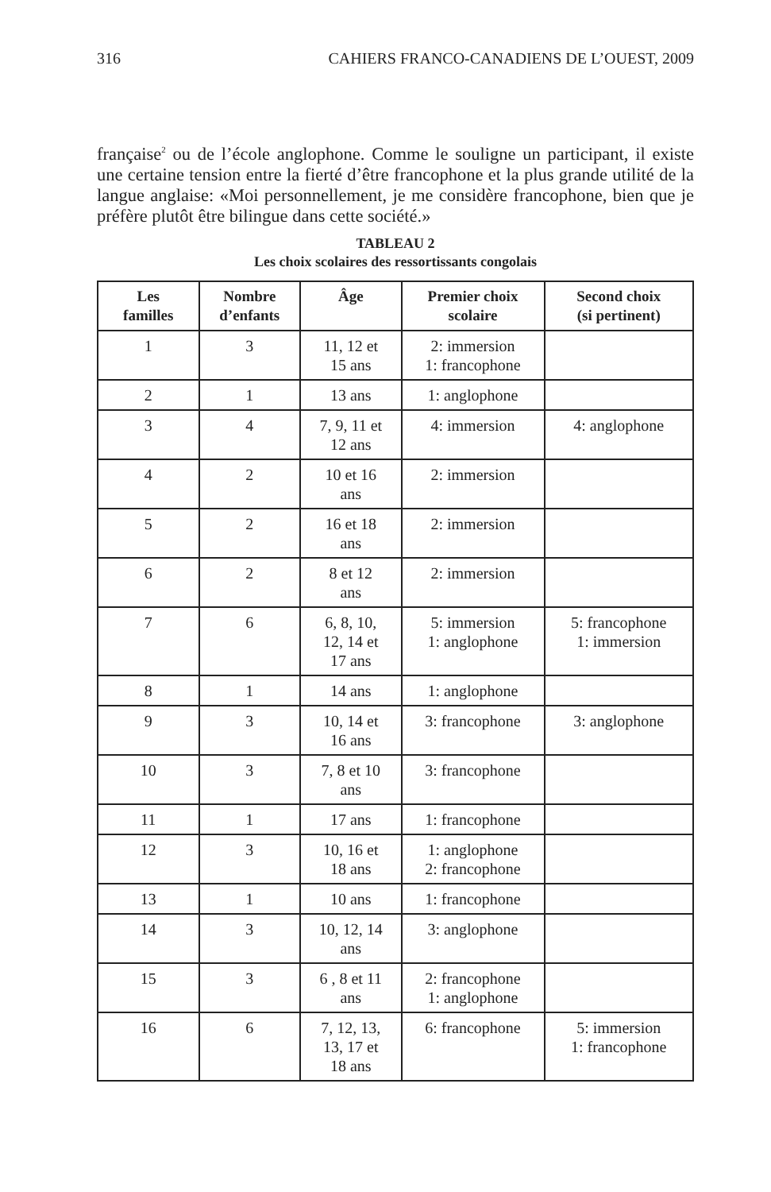316 CAHIERS FRANCO-CANADIENS DE L’OUEST, 2009
française<sup>2</sup> ou de l’école anglophone. Comme le souligne un participant, il existe une certaine tension entre la fierté d’être francophone et la plus grande utilité de la langue anglaise: «Moi personnellement, je me considère francophone, bien que je préfère plutôt être bilingue dans cette société.»
TABLEAU 2
Les choix scolaires des ressortissants congolais
| Les familles | Nombre d’enfants | Âge | Premier choix scolaire | Second choix (si pertinent) |
| --- | --- | --- | --- | --- |
| 1 | 3 | 11, 12 et 15 ans | 2: immersion 1: francophone | |
| 2 | 1 | 13 ans | 1: anglophone | |
| 3 | 4 | 7, 9, 11 et 12 ans | 4: immersion | 4: anglophone |
| 4 | 2 | 10 et 16 ans | 2: immersion | |
| 5 | 2 | 16 et 18 ans | 2: immersion | |
| 6 | 2 | 8 et 12 ans | 2: immersion | |
| 7 | 6 | 6, 8, 10, 12, 14 et 17 ans | 5: immersion 1: anglophone | 5: francophone 1: immersion |
| 8 | 1 | 14 ans | 1: anglophone | |
| 9 | 3 | 10, 14 et 16 ans | 3: francophone | 3: anglophone |
| 10 | 3 | 7, 8 et 10 ans | 3: francophone | |
| 11 | 1 | 17 ans | 1: francophone | |
| 12 | 3 | 10, 16 et 18 ans | 1: anglophone 2: francophone | |
| 13 | 1 | 10 ans | 1: francophone | |
| 14 | 3 | 10, 12, 14 ans | 3: anglophone | |
| 15 | 3 | 6 , 8 et 11 ans | 2: francophone 1: anglophone | |
| 16 | 6 | 7, 12, 13, 13, 17 et 18 ans | 6: francophone | 5: immersion 1: francophone |